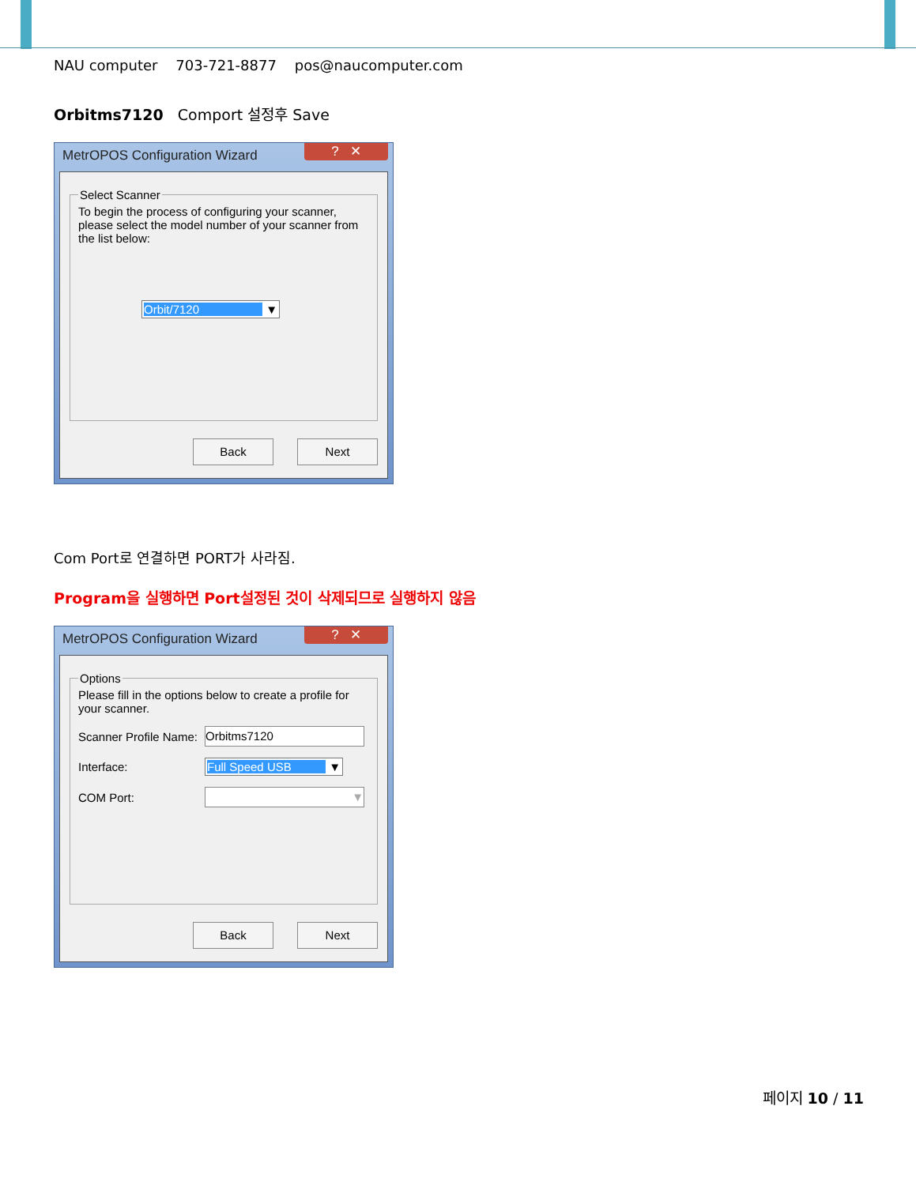NAU computer 703-721-8877 pos@naucomputer.com
Orbitms7120 Comport 설정후 Save
MetrOPOS Configuration Wizard? ✕
Select Scanner
To begin the process of configuring your scanner, please select the model number of your scanner from the list below:
Orbit/7120 ▼
Back Next
Com Port로 연결하면 PORT가 사라짐.
Program을 실행하면 Port설정된 것이 삭제되므로 실행하지 않음
MetrOPOS Configuration Wizard? ✕
Options
Please fill in the options below to create a profile for your scanner.
Scanner Profile Name:
Orbitms7120
Interface: Full Speed USB ▼
COM Port:
▼
Back Next
페이지 10 / 11